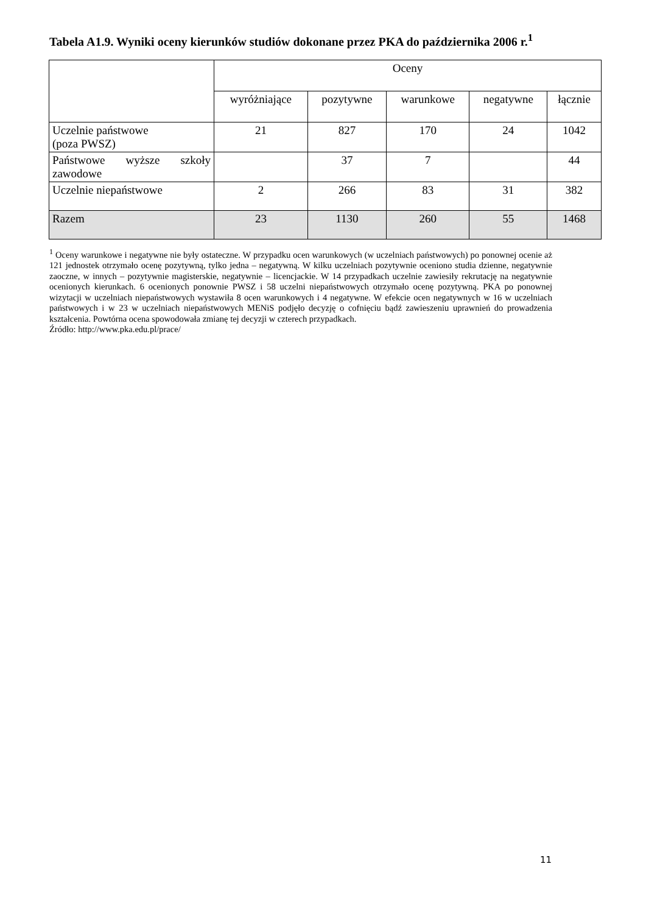Tabela A1.9. Wyniki oceny kierunków studiów dokonane przez PKA do października 2006 r.<sup>1</sup>
| | Oceny | | | | |
| --- | --- | --- | --- | --- | --- |
| | wyróżniające | pozytywne | warunkowe | negatywne | łącznie |
| Uczelnie państwowe (poza PWSZ) | 21 | 827 | 170 | 24 | 1042 |
| Państwowe wyższe szkoły zawodowe | | 37 | 7 | | 44 |
| Uczelnie niepaństwowe | 2 | 266 | 83 | 31 | 382 |
| Razem | 23 | 1130 | 260 | 55 | 1468 |
<sup>1</sup> Oceny warunkowe i negatywne nie były ostateczne. W przypadku ocen warunkowych (w uczelniach państwowych) po ponownej ocenie aż 121 jednostek otrzymało ocenę pozytywną, tylko jedna – negatywną. W kilku uczelniach pozytywnie oceniono studia dzienne, negatywnie zaoczne, w innych – pozytywnie magisterskie, negatywnie – licencjackie. W 14 przypadkach uczelnie zawiesiły rekrutację na negatywnie ocenionych kierunkach. 6 ocenionych ponownie PWSZ i 58 uczelni niepaństwowych otrzymało ocenę pozytywną. PKA po ponownej wizytacji w uczelniach niepaństwowych wystawiła 8 ocen warunkowych i 4 negatywne. W efekcie ocen negatywnych w 16 w uczelniach państwowych i w 23 w uczelniach niepaństwowych MENiS podjęło decyzję o cofnięciu bądź zawieszeniu uprawnień do prowadzenia kształcenia. Powtórna ocena spowodowała zmianę tej decyzji w czterech przypadkach.
Źródło: http://www.pka.edu.pl/prace/
11